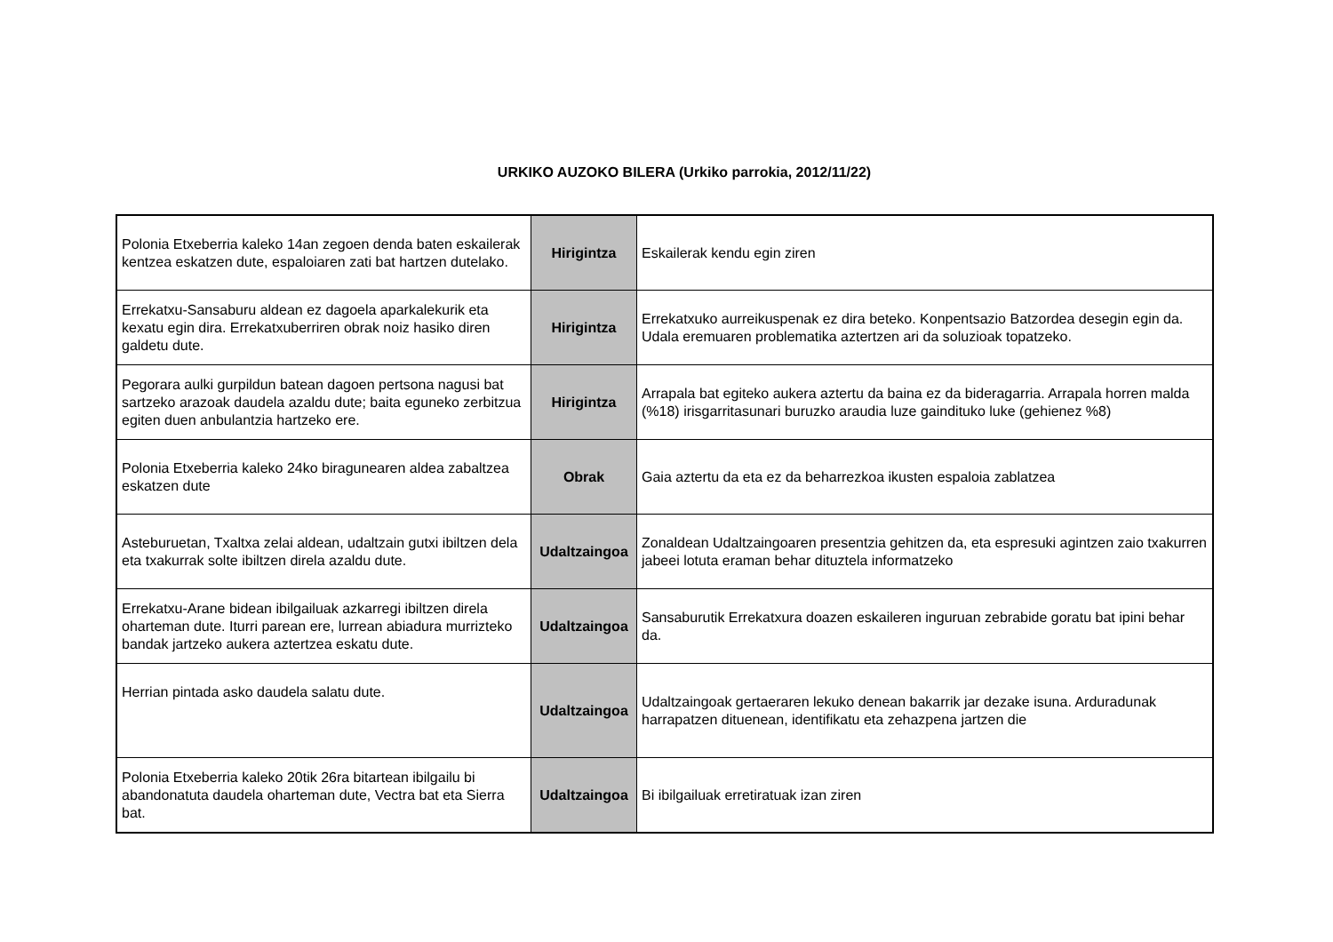URKIKO AUZOKO BILERA (Urkiko parrokia, 2012/11/22)
| Polonia Etxeberria kaleko 14an zegoen denda baten eskailerak kentzea eskatzen dute, espaloiaren zati bat hartzen dutelako. | Hirigintza | Eskailerak kendu egin ziren |
| Errekatxu-Sansaburu aldean ez dagoela aparkalekurik eta kexatu egin dira. Errekatxuberriren obrak noiz hasiko diren galdetu dute. | Hirigintza | Errekatxuko aurreikuspenak ez dira beteko. Konpentsazio Batzordea desegin egin da. Udala eremuaren problematika aztertzen ari da soluzioak topatzeko. |
| Pegorara aulki gurpildun batean dagoen pertsona nagusi bat sartzeko arazoak daudela azaldu dute; baita eguneko zerbitzua egiten duen anbulantzia hartzeko ere. | Hirigintza | Arrapala bat egiteko aukera aztertu da baina ez da bideragarria. Arrapala horren malda (%18) irisgarritasunari buruzko araudia luze gaindituko luke (gehienez %8) |
| Polonia Etxeberria kaleko 24ko biragunearen aldea zabaltzea eskatzen dute | Obrak | Gaia aztertu da eta ez da beharrezkoa ikusten espaloia zablatzea |
| Asteburuetan, Txaltxa zelai aldean, udaltzain gutxi ibiltzen dela eta txakurrak solte ibiltzen direla azaldu dute. | Udaltzaingoa | Zonaldean Udaltzaingoaren presentzia gehitzen da, eta espresuki agintzen zaio txakurren jabeei lotuta eraman behar dituztela informatzeko |
| Errekatxu-Arane bidean ibilgailuak azkarregi ibiltzen direla oharteman dute. Iturri parean ere, lurrean abiadura murrizteko bandak jartzeko aukera aztertzea eskatu dute. | Udaltzaingoa | Sansaburutik Errekatxura doazen eskaileren inguruan zebrabide goratu bat ipini behar da. |
| Herrian pintada asko daudela salatu dute. | Udaltzaingoa | Udaltzaingoak gertaeraren lekuko denean bakarrik jar dezake isuna. Arduradunak harrapatzen dituenean, identifikatu eta zehazpena jartzen die |
| Polonia Etxeberria kaleko 20tik 26ra bitartean ibilgailu bi abandonatuta daudela oharteman dute, Vectra bat eta Sierra bat. | Udaltzaingoa | Bi ibilgailuak erretiratuak izan ziren |